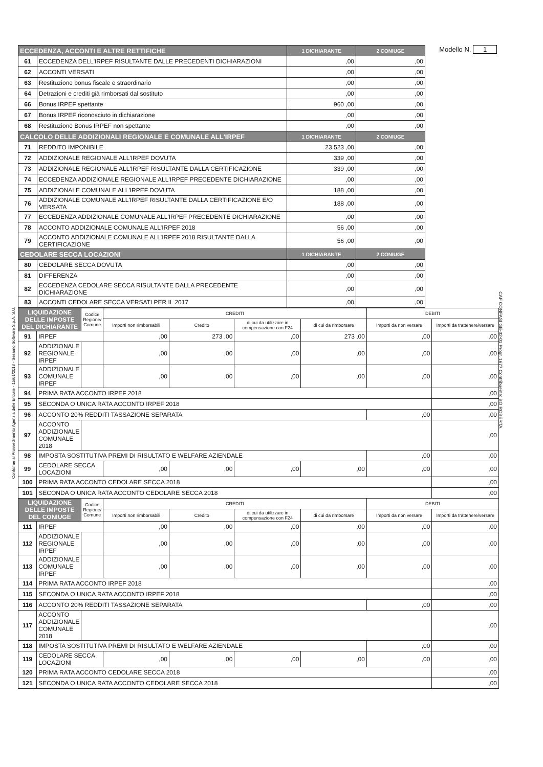Modello N. 1
| ECCEDENZA, ACCONTI E ALTRE RETTIFICHE | | 1 DICHIARANTE | 2 CONIUGE |
| --- | --- | --- | --- |
| 61 | ECCEDENZA DELL'IRPEF RISULTANTE DALLE PRECEDENTI DICHIARAZIONI | ,00 | ,00 |
| 62 | ACCONTI VERSATI | ,00 | ,00 |
| 63 | Restituzione bonus fiscale e straordinario | ,00 | ,00 |
| 64 | Detrazioni e crediti già rimborsati dal sostituto | ,00 | ,00 |
| 66 | Bonus IRPEF spettante | 960 ,00 | ,00 |
| 67 | Bonus IRPEF riconosciuto in dichiarazione | ,00 | ,00 |
| 68 | Restituzione Bonus IRPEF non spettante | ,00 | ,00 |
| CALCOLO DELLE ADDIZIONALI REGIONALE E COMUNALE ALL'IRPEF | | 1 DICHIARANTE | 2 CONIUGE |
| 71 | REDDITO IMPONIBILE | 23.523 ,00 | ,00 |
| 72 | ADDIZIONALE REGIONALE ALL'IRPEF DOVUTA | 339 ,00 | ,00 |
| 73 | ADDIZIONALE REGIONALE ALL'IRPEF RISULTANTE DALLA CERTIFICAZIONE | 339 ,00 | ,00 |
| 74 | ECCEDENZA ADDIZIONALE REGIONALE ALL'IRPEF PRECEDENTE DICHIARAZIONE | ,00 | ,00 |
| 75 | ADDIZIONALE COMUNALE ALL'IRPEF DOVUTA | 188 ,00 | ,00 |
| 76 | ADDIZIONALE COMUNALE ALL'IRPEF RISULTANTE DALLA CERTIFICAZIONE E/O VERSATA | 188 ,00 | ,00 |
| 77 | ECCEDENZA ADDIZIONALE COMUNALE ALL'IRPEF PRECEDENTE DICHIARAZIONE | ,00 | ,00 |
| 78 | ACCONTO ADDIZIONALE COMUNALE ALL'IRPEF 2018 | 56 ,00 | ,00 |
| 79 | ACCONTO ADDIZIONALE COMUNALE ALL'IRPEF 2018 RISULTANTE DALLA CERTIFICAZIONE | 56 ,00 | ,00 |
| CEDOLARE SECCA LOCAZIONI | | 1 DICHIARANTE | 2 CONIUGE |
| 80 | CEDOLARE SECCA DOVUTA | ,00 | ,00 |
| 81 | DIFFERENZA | ,00 | ,00 |
| 82 | ECCEDENZA CEDOLARE SECCA RISULTANTE DALLA PRECEDENTE DICHIARAZIONE | ,00 | ,00 |
| 83 | ACCONTI CEDOLARE SECCA VERSATI PER IL 2017 | ,00 | ,00 |
| LIQUIDAZIONE DELLE IMPOSTE DEL DICHIARANTE | | Codice Regione/ Comune | CREDITI | | | | DEBITI | |
| --- | --- | --- | --- | --- | --- | --- | --- | --- |
| | | | Importi non rimborsabili | Credito | di cui da utilizzare in compensazione con F24 | di cui da rimborsare | Importi da non versare | Importi da trattenere/versare |
| 91 | IRPEF | | ,00 | 273 ,00 | ,00 | 273 ,00 | ,00 | ,00 |
| 92 | ADDIZIONALE REGIONALE IRPEF | | ,00 | ,00 | ,00 | ,00 | ,00 | ,00 |
| 93 | ADDIZIONALE COMUNALE IRPEF | | ,00 | ,00 | ,00 | ,00 | ,00 | ,00 |
| 94 | PRIMA RATA ACCONTO IRPEF 2018 | | | | | | | ,00 |
| 95 | SECONDA O UNICA RATA ACCONTO IRPEF 2018 | | | | | | | ,00 |
| 96 | ACCONTO 20% REDDITI TASSAZIONE SEPARATA | | | | | | ,00 | ,00 |
| 97 | ACCONTO ADDIZIONALE COMUNALE 2018 | | | | | | | ,00 |
| 98 | IMPOSTA SOSTITUTIVA PREMI DI RISULTATO E WELFARE AZIENDALE | | | | | | ,00 | ,00 |
| 99 | CEDOLARE SECCA LOCAZIONI | | ,00 | ,00 | ,00 | ,00 | ,00 | ,00 |
| 100 | PRIMA RATA ACCONTO CEDOLARE SECCA 2018 | | | | | | | ,00 |
| 101 | SECONDA O UNICA RATA ACCONTO CEDOLARE SECCA 2018 | | | | | | | ,00 |
| LIQUIDAZIONE DELLE IMPOSTE DEL CONIUGE | | Codice Regione/ Comune | CREDITI | | | | DEBITI | |
| | | | Importi non rimborsabili | Credito | di cui da utilizzare in compensazione con F24 | di cui da rimborsare | Importi da non versare | Importi da trattenere/versare |
| 111 | IRPEF | | ,00 | ,00 | ,00 | ,00 | ,00 | ,00 |
| 112 | ADDIZIONALE REGIONALE IRPEF | | ,00 | ,00 | ,00 | ,00 | ,00 | ,00 |
| 113 | ADDIZIONALE COMUNALE IRPEF | | ,00 | ,00 | ,00 | ,00 | ,00 | ,00 |
| 114 | PRIMA RATA ACCONTO IRPEF 2018 | | | | | | | ,00 |
| 115 | SECONDA O UNICA RATA ACCONTO IRPEF 2018 | | | | | | | ,00 |
| 116 | ACCONTO 20% REDDITI TASSAZIONE SEPARATA | | | | | | ,00 | ,00 |
| 117 | ACCONTO ADDIZIONALE COMUNALE 2018 | | | | | | | ,00 |
| 118 | IMPOSTA SOSTITUTIVA PREMI DI RISULTATO E WELFARE AZIENDALE | | | | | | ,00 | ,00 |
| 119 | CEDOLARE SECCA LOCAZIONI | | ,00 | ,00 | ,00 | ,00 | ,00 | ,00 |
| 120 | PRIMA RATA ACCONTO CEDOLARE SECCA 2018 | | | | | | | ,00 |
| 121 | SECONDA O UNICA RATA ACCONTO CEDOLARE SECCA 2018 | | | | | | | ,00 |
Conforme al Provvedimento Agenzia delle Entrate - 15/01/2018 - Sesamo Software S.p.A. S.U.
CAF CONFASI GE-02-01 Progr. 1677 Contribuente: BO ROBERTA